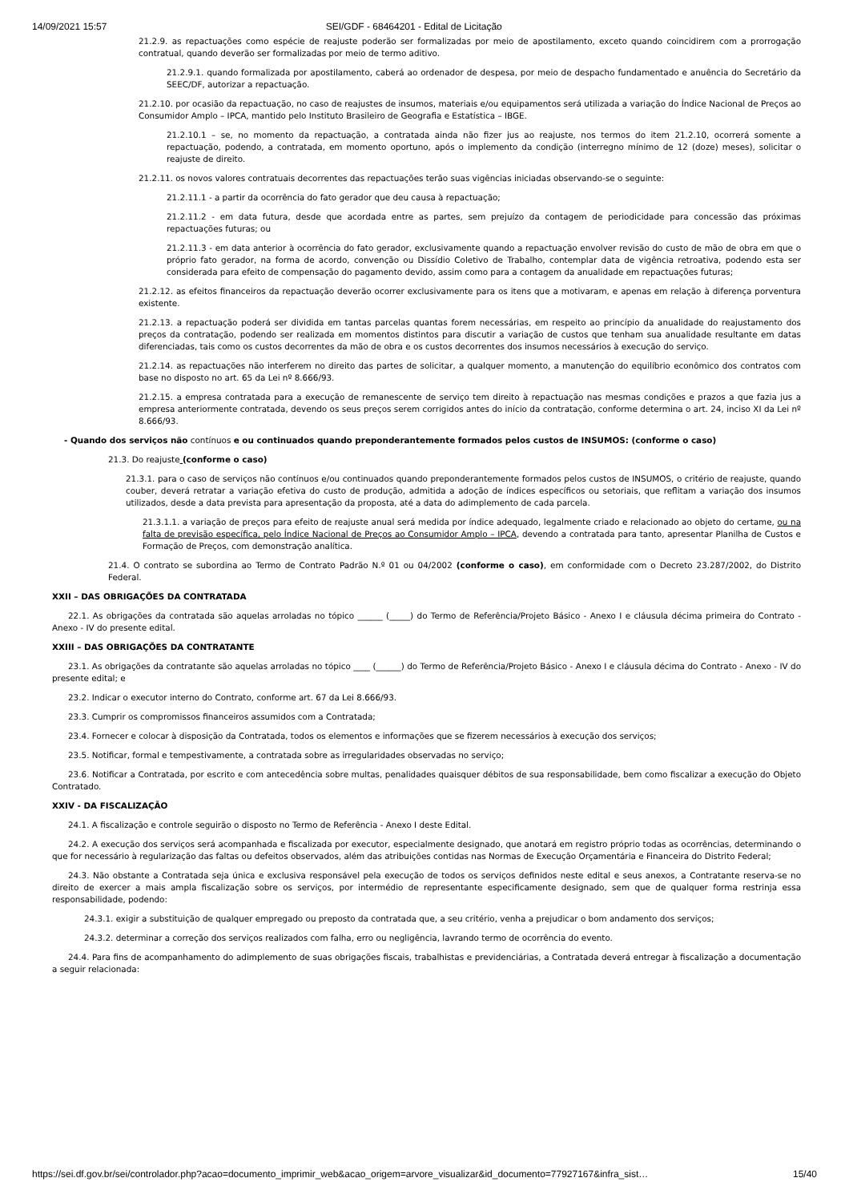14/09/2021 15:57 SEI/GDF - 68464201 - Edital de Licitação
21.2.9. as repactuações como espécie de reajuste poderão ser formalizadas por meio de apostilamento, exceto quando coincidirem com a prorrogação contratual, quando deverão ser formalizadas por meio de termo aditivo.
21.2.9.1. quando formalizada por apostilamento, caberá ao ordenador de despesa, por meio de despacho fundamentado e anuência do Secretário da SEEC/DF, autorizar a repactuação.
21.2.10. por ocasião da repactuação, no caso de reajustes de insumos, materiais e/ou equipamentos será utilizada a variação do Índice Nacional de Preços ao Consumidor Amplo – IPCA, mantido pelo Instituto Brasileiro de Geografia e Estatística – IBGE.
21.2.10.1 – se, no momento da repactuação, a contratada ainda não fizer jus ao reajuste, nos termos do item 21.2.10, ocorrerá somente a repactuação, podendo, a contratada, em momento oportuno, após o implemento da condição (interregno mínimo de 12 (doze) meses), solicitar o reajuste de direito.
21.2.11. os novos valores contratuais decorrentes das repactuações terão suas vigências iniciadas observando-se o seguinte:
21.2.11.1 - a partir da ocorrência do fato gerador que deu causa à repactuação;
21.2.11.2 - em data futura, desde que acordada entre as partes, sem prejuízo da contagem de periodicidade para concessão das próximas repactuações futuras; ou
21.2.11.3 - em data anterior à ocorrência do fato gerador, exclusivamente quando a repactuação envolver revisão do custo de mão de obra em que o próprio fato gerador, na forma de acordo, convenção ou Dissídio Coletivo de Trabalho, contemplar data de vigência retroativa, podendo esta ser considerada para efeito de compensação do pagamento devido, assim como para a contagem da anualidade em repactuações futuras;
21.2.12. as efeitos financeiros da repactuação deverão ocorrer exclusivamente para os itens que a motivaram, e apenas em relação à diferença porventura existente.
21.2.13. a repactuação poderá ser dividida em tantas parcelas quantas forem necessárias, em respeito ao princípio da anualidade do reajustamento dos preços da contratação, podendo ser realizada em momentos distintos para discutir a variação de custos que tenham sua anualidade resultante em datas diferenciadas, tais como os custos decorrentes da mão de obra e os custos decorrentes dos insumos necessários à execução do serviço.
21.2.14. as repactuações não interferem no direito das partes de solicitar, a qualquer momento, a manutenção do equilíbrio econômico dos contratos com base no disposto no art. 65 da Lei nº 8.666/93.
21.2.15. a empresa contratada para a execução de remanescente de serviço tem direito à repactuação nas mesmas condições e prazos a que fazia jus a empresa anteriormente contratada, devendo os seus preços serem corrigidos antes do início da contratação, conforme determina o art. 24, inciso XI da Lei nº 8.666/93.
- Quando dos serviços não contínuos e ou continuados quando preponderantemente formados pelos custos de INSUMOS: (conforme o caso)
21.3. Do reajuste (conforme o caso)
21.3.1. para o caso de serviços não contínuos e/ou continuados quando preponderantemente formados pelos custos de INSUMOS, o critério de reajuste, quando couber, deverá retratar a variação efetiva do custo de produção, admitida a adoção de índices específicos ou setoriais, que reflitam a variação dos insumos utilizados, desde a data prevista para apresentação da proposta, até a data do adimplemento de cada parcela.
21.3.1.1. a variação de preços para efeito de reajuste anual será medida por índice adequado, legalmente criado e relacionado ao objeto do certame, ou na falta de previsão específica, pelo Índice Nacional de Preços ao Consumidor Amplo – IPCA, devendo a contratada para tanto, apresentar Planilha de Custos e Formação de Preços, com demonstração analítica.
21.4. O contrato se subordina ao Termo de Contrato Padrão N.º 01 ou 04/2002 (conforme o caso), em conformidade com o Decreto 23.287/2002, do Distrito Federal.
XXII – DAS OBRIGAÇÕES DA CONTRATADA
22.1. As obrigações da contratada são aquelas arroladas no tópico ______ (_____) do Termo de Referência/Projeto Básico - Anexo I e cláusula décima primeira do Contrato - Anexo - IV do presente edital.
XXIII – DAS OBRIGAÇÕES DA CONTRATANTE
23.1. As obrigações da contratante são aquelas arroladas no tópico ____ (______) do Termo de Referência/Projeto Básico - Anexo I e cláusula décima do Contrato - Anexo - IV do presente edital; e
23.2. Indicar o executor interno do Contrato, conforme art. 67 da Lei 8.666/93.
23.3. Cumprir os compromissos financeiros assumidos com a Contratada;
23.4. Fornecer e colocar à disposição da Contratada, todos os elementos e informações que se fizerem necessários à execução dos serviços;
23.5. Notificar, formal e tempestivamente, a contratada sobre as irregularidades observadas no serviço;
23.6. Notificar a Contratada, por escrito e com antecedência sobre multas, penalidades quaisquer débitos de sua responsabilidade, bem como fiscalizar a execução do Objeto Contratado.
XXIV - DA FISCALIZAÇÃO
24.1. A fiscalização e controle seguirão o disposto no Termo de Referência - Anexo I deste Edital.
24.2. A execução dos serviços será acompanhada e fiscalizada por executor, especialmente designado, que anotará em registro próprio todas as ocorrências, determinando o que for necessário à regularização das faltas ou defeitos observados, além das atribuições contidas nas Normas de Execução Orçamentária e Financeira do Distrito Federal;
24.3. Não obstante a Contratada seja única e exclusiva responsável pela execução de todos os serviços definidos neste edital e seus anexos, a Contratante reserva-se no direito de exercer a mais ampla fiscalização sobre os serviços, por intermédio de representante especificamente designado, sem que de qualquer forma restrinja essa responsabilidade, podendo:
24.3.1. exigir a substituição de qualquer empregado ou preposto da contratada que, a seu critério, venha a prejudicar o bom andamento dos serviços;
24.3.2. determinar a correção dos serviços realizados com falha, erro ou negligência, lavrando termo de ocorrência do evento.
24.4. Para fins de acompanhamento do adimplemento de suas obrigações fiscais, trabalhistas e previdenciárias, a Contratada deverá entregar à fiscalização a documentação a seguir relacionada:
https://sei.df.gov.br/sei/controlador.php?acao=documento_imprimir_web&acao_origem=arvore_visualizar&id_documento=77927167&infra_sist… 15/40